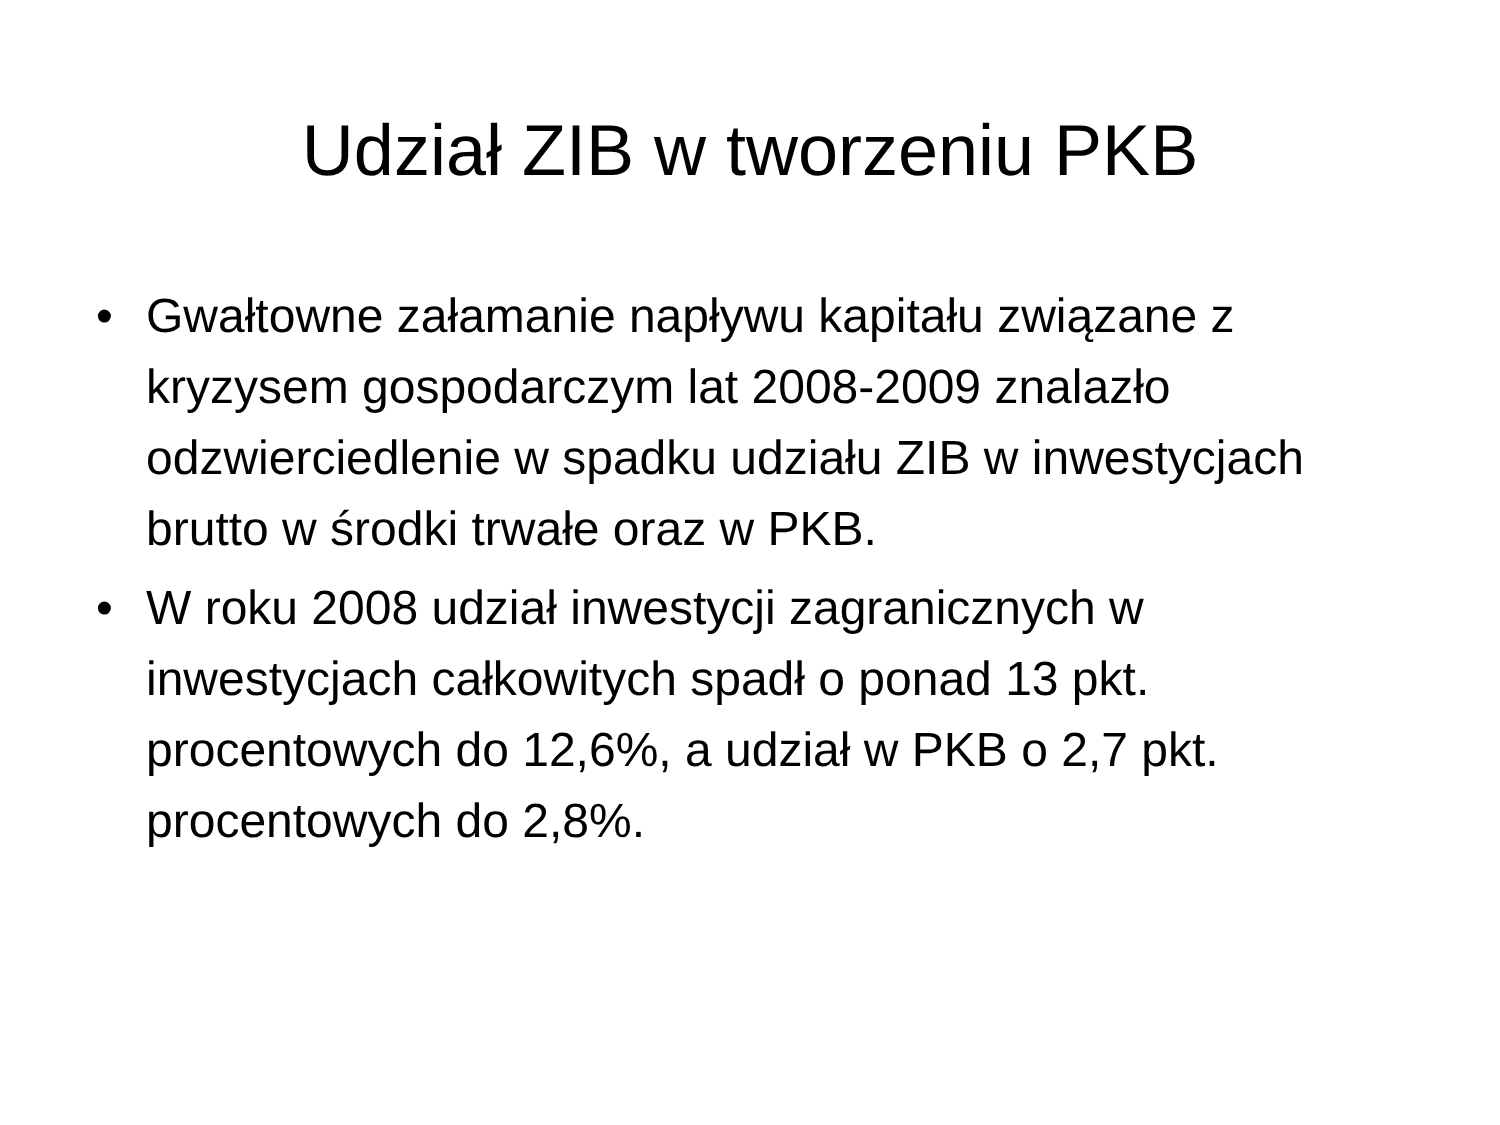Udział ZIB w tworzeniu PKB
• Gwałtowne załamanie napływu kapitału związane z kryzysem gospodarczym lat 2008-2009 znalazło odzwierciedlenie w spadku udziału ZIB w inwestycjach brutto w środki trwałe oraz w PKB.
• W roku 2008 udział inwestycji zagranicznych w inwestycjach całkowitych spadł o ponad 13 pkt. procentowych do 12,6%, a udział w PKB o 2,7 pkt. procentowych do 2,8%.